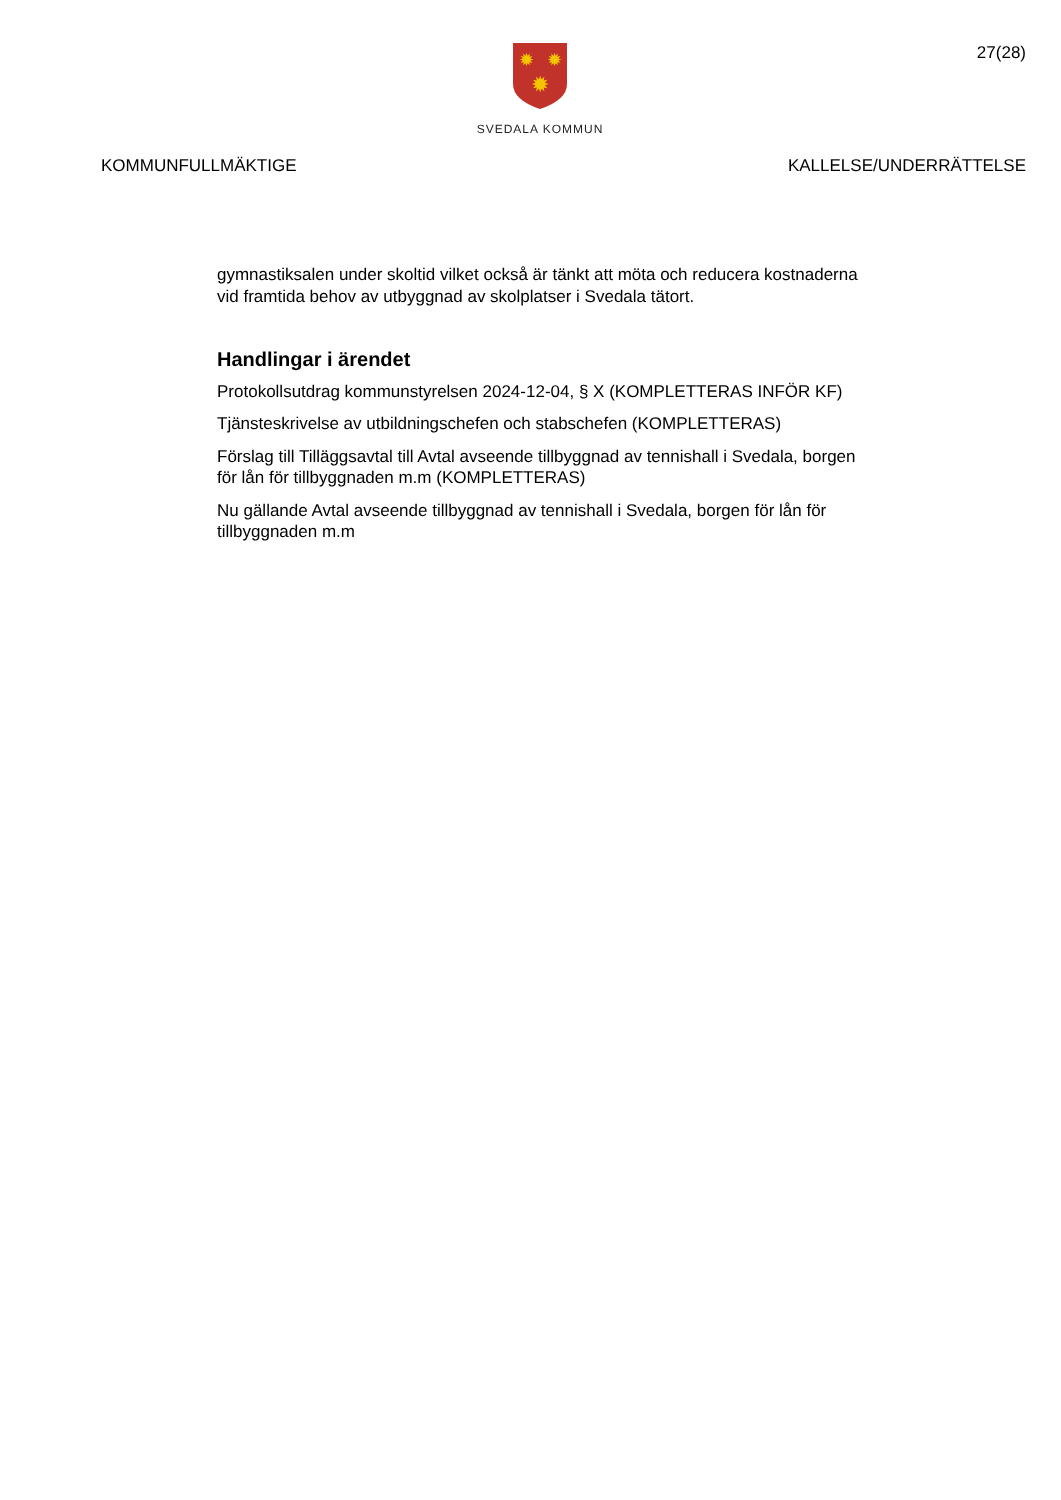27(28)
✹
✹
✹
SVEDALA KOMMUN
KOMMUNFULLMÄKTIGE KALLELSE/UNDERRÄTTELSE
gymnastiksalen under skoltid vilket också är tänkt att möta och reducera kostnaderna vid framtida behov av utbyggnad av skolplatser i Svedala tätort.
Handlingar i ärendet
Protokollsutdrag kommunstyrelsen 2024-12-04, § X (KOMPLETTERAS INFÖR KF)
Tjänsteskrivelse av utbildningschefen och stabschefen (KOMPLETTERAS)
Förslag till Tilläggsavtal till Avtal avseende tillbyggnad av tennishall i Svedala, borgen för lån för tillbyggnaden m.m (KOMPLETTERAS)
Nu gällande Avtal avseende tillbyggnad av tennishall i Svedala, borgen för lån för tillbyggnaden m.m